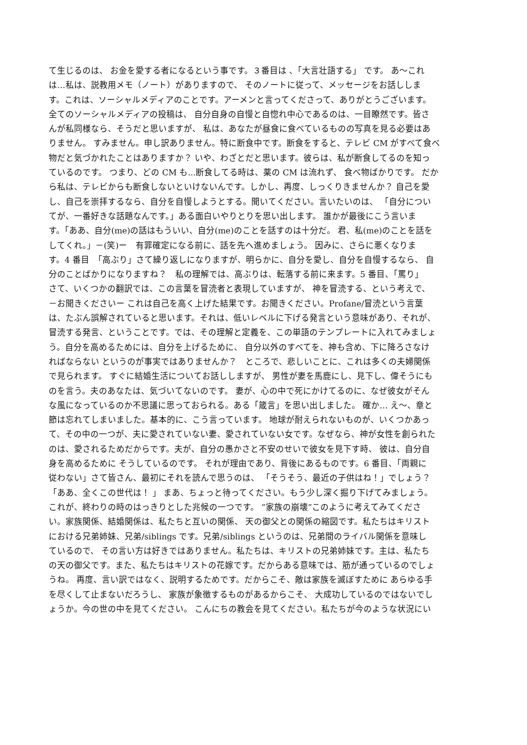て生じるのは、 お金を愛する者になるという事です。３番目は 、「大言壮語する」 です。 あ～これ
は…私は、説教用メモ（ノート）がありますので、 そのノートに従って、メッセージをお話ししま
す。これは、ソーシャルメディアのことです。アーメンと言ってくださって、ありがとうございます。
全てのソーシャルメディアの投稿は、 自分自身の自慢と自惚れ中心であるのは、一目瞭然です。皆さ
んが私同様なら、そうだと思いますが、 私は、あなたが昼食に食べているものの写真を見る必要はあ
りません。 すみません。申し訳ありません。特に断食中です。断食をすると、テレビ CM がすべて食べ
物だと気づかれたことはありますか？ いや、わざとだと思います。彼らは、私が断食してるのを知っ
ているのです。 つまり、どの CM も...断食してる時は、薬の CM は流れず、 食べ物ばかりです。 だか
ら私は、テレビからも断食しないといけないんです。しかし、再度、しっくりきませんか？ 自己を愛
し、自己を崇拝するなら、自分を自慢しようとする。聞いてください。言いたいのは、 「自分につい
てが、一番好きな話題なんです。」ある面白いやりとりを思い出します。 誰かが最後にこう言いま
す。「ああ、自分(me)の話はもういい、自分(me)のことを話すのは十分だ。 君、私(me)のことを話を
してくれ。」－(笑)ー　有罪確定になる前に、話を先へ進めましょう。 因みに、さらに悪くなりま
す。4 番目　「高ぶり」さて繰り返しになりますが、明らかに、自分を愛し、自分を自慢するなら、 自
分のことばかりになりますね？　私の理解では、高ぶりは、転落する前に来ます。5 番目、「罵り」
さて、いくつかの翻訳では、この言葉を冒涜者と表現していますが、 神を冒涜する、という考えで、
－お聞きくださいー これは自己を高く上げた結果です。お聞きください。Profane/冒涜という言葉
は、たぶん誤解されていると思います。それは、低いレベルに下げる発言という意味があり、それが、
冒涜する発言、ということです。では、その理解と定義を、この単語のテンプレートに入れてみましょ
う。自分を高めるためには、自分を上げるために、 自分以外のすべてを、神も含め、下に降ろさなけ
ればならない というのが事実ではありませんか？　ところで、悲しいことに、これは多くの夫婦関係
で見られます。 すぐに結婚生活についてお話ししますが、 男性が妻を馬鹿にし、見下し、偉そうにも
のを言う。夫のあなたは、気づいてないのです。 妻が、心の中で死にかけてるのに、なぜ彼女がそん
な風になっているのか不思議に思っておられる。ある「箴言」を思い出しました。 確か… え～、章と
節は忘れてしまいました。基本的に、こう言っています。 地球が耐えられないものが、いくつかあっ
て、その中の一つが、夫に愛されていない妻、愛されていない女です。なぜなら、神が女性を創られた
のは、愛されるためだからです。夫が、自分の愚かさと不安のせいで彼女を見下す時、 彼は、自分自
身を高めるために そうしているのです。 それが理由であり、背後にあるものです。6 番目、「両親に
従わない」さて皆さん、最初にそれを読んで思うのは、 「そうそう、最近の子供はね！」でしょう？
「ああ、全くこの世代は！ 」 まあ、ちょっと待ってください。もう少し深く掘り下げてみましょう。
これが、終わりの時のはっきりとした兆候の一つです。 ”家族の崩壊”このように考えてみてくださ
い。家族関係、結婚関係は、私たちと互いの関係、 天の御父との関係の縮図です。私たちはキリスト
における兄弟姉妹、兄弟/siblings です。兄弟/siblings というのは、兄弟間のライバル関係を意味し
ているので、 その言い方は好きではありません。私たちは、キリストの兄弟姉妹です。主は、私たち
の天の御父です。また、私たちはキリストの花嫁です。だからある意味では、筋が通っているのでしょ
うね。 再度、言い訳ではなく、説明するためです。だからこそ、敵は家族を滅ぼすために あらゆる手
を尽くして止まないだろうし、 家族が象徴するものがあるからこそ、 大成功しているのではないでし
ょうか。今の世の中を見てください。 こんにちの教会を見てください。私たちが今のような状況にい